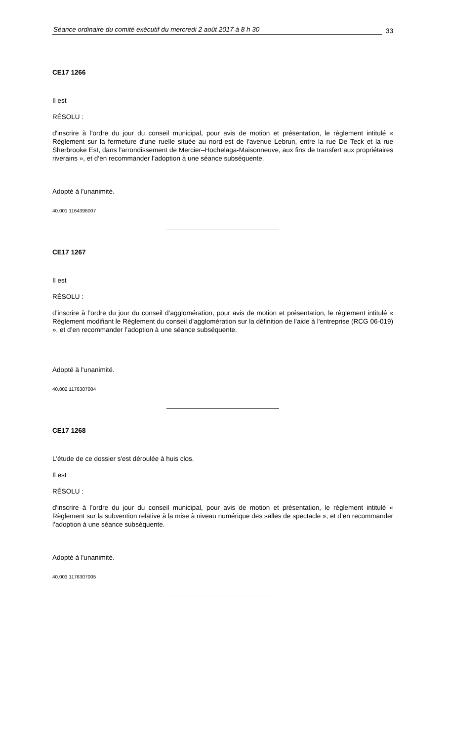Séance ordinaire du comité exécutif du mercredi 2 août 2017 à 8 h 30 33
CE17 1266
Il est
RÉSOLU :
d'inscrire à l’ordre du jour du conseil municipal, pour avis de motion et présentation, le règlement intitulé « Règlement sur la fermeture d'une ruelle située au nord-est de l'avenue Lebrun, entre la rue De Teck et la rue Sherbrooke Est, dans l'arrondissement de Mercier–Hochelaga-Maisonneuve, aux fins de transfert aux propriétaires riverains », et d’en recommander l’adoption à une séance subséquente.
Adopté à l'unanimité.
40.001 1164396007
CE17 1267
Il est
RÉSOLU :
d’inscrire à l’ordre du jour du conseil d’agglomération, pour avis de motion et présentation, le règlement intitulé « Règlement modifiant le Règlement du conseil d'agglomération sur la définition de l'aide à l'entreprise (RCG 06-019) », et d’en recommander l’adoption à une séance subséquente.
Adopté à l'unanimité.
40.002 1176307004
CE17 1268
L'étude de ce dossier s'est déroulée à huis clos.
Il est
RÉSOLU :
d'inscrire à l’ordre du jour du conseil municipal, pour avis de motion et présentation, le règlement intitulé « Règlement sur la subvention relative à la mise à niveau numérique des salles de spectacle », et d’en recommander l’adoption à une séance subséquente.
Adopté à l'unanimité.
40.003 1176307005